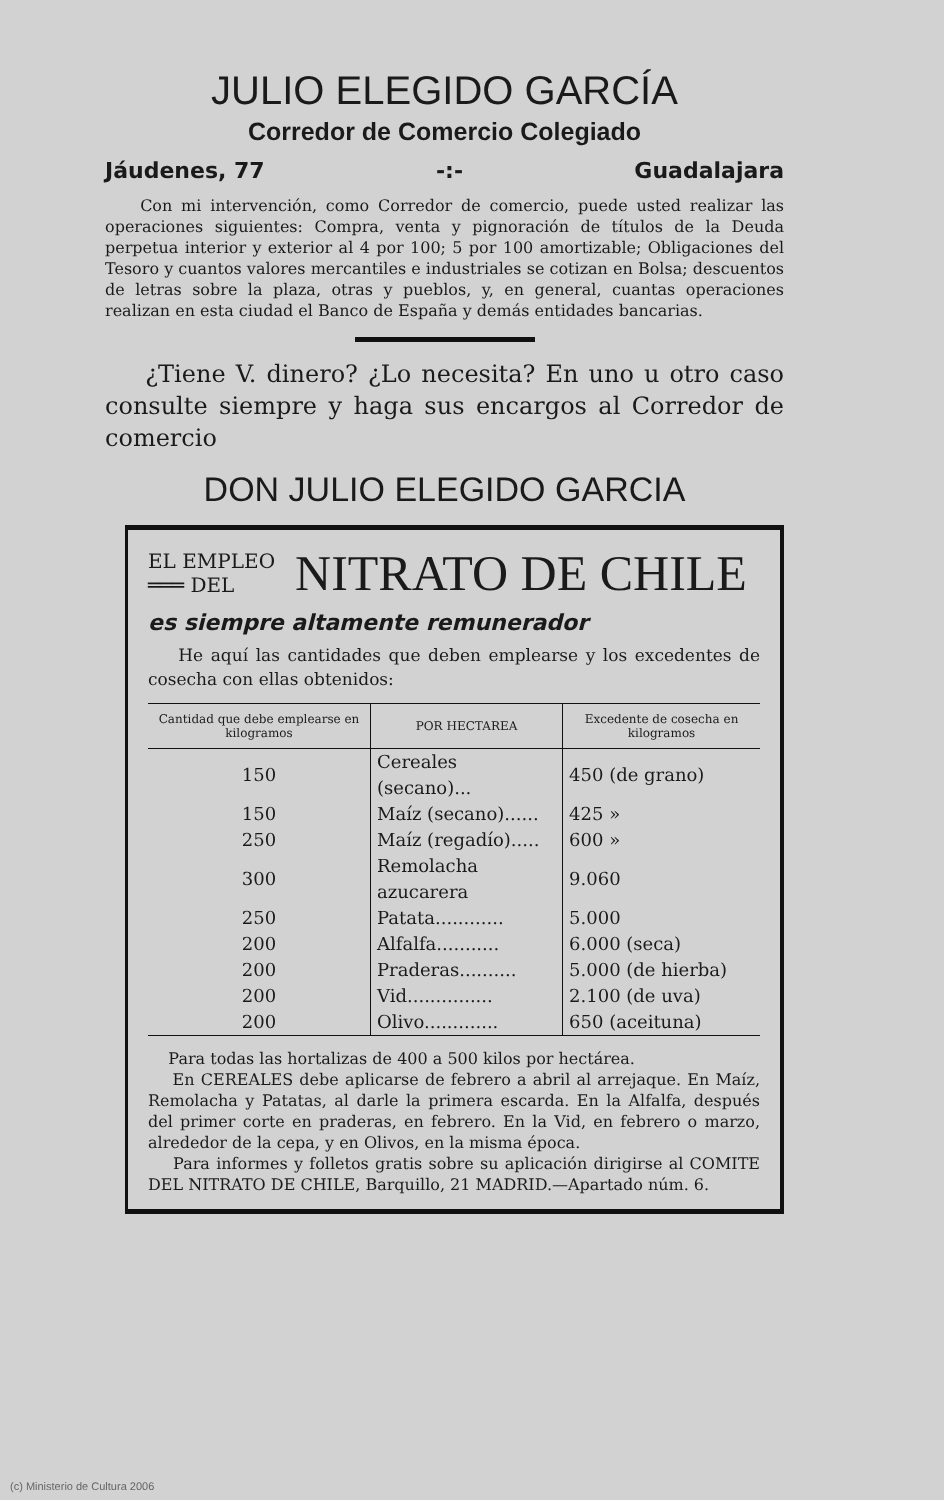JULIO ELEGIDO GARCÍA
Corredor de Comercio Colegiado
Jáudenes, 77 -:- Guadalajara
Con mi intervención, como Corredor de comercio, puede usted realizar las operaciones siguientes: Compra, venta y pignoración de títulos de la Deuda perpetua interior y exterior al 4 por 100; 5 por 100 amortizable; Obligaciones del Tesoro y cuantos valores mercantiles e industriales se cotizan en Bolsa; descuentos de letras sobre la plaza, otras y pueblos, y, en general, cuantas operaciones realizan en esta ciudad el Banco de España y demás entidades bancarias.
¿Tiene V. dinero? ¿Lo necesita? En uno u otro caso consulte siempre y haga sus encargos al Corredor de comercio
DON JULIO ELEGIDO GARCIA
EL EMPLEO
═══ DEL
NITRATO DE CHILE
es siempre altamente remunerador
He aquí las cantidades que deben emplearse y los excedentes de cosecha con ellas obtenidos:
| Cantidad que debe emplearse en kilogramos | POR HECTAREA | Excedente de cosecha en kilogramos |
| --- | --- | --- |
| 150 | Cereales (secano)... | 450 (de grano) |
| 150 | Maíz (secano)...... | 425 » |
| 250 | Maíz (regadío)..... | 600 » |
| 300 | Remolacha azucarera | 9.060 |
| 250 | Patata............ | 5.000 |
| 200 | Alfalfa........... | 6.000 (seca) |
| 200 | Praderas.......... | 5.000 (de hierba) |
| 200 | Vid............... | 2.100 (de uva) |
| 200 | Olivo............. | 650 (aceituna) |
Para todas las hortalizas de 400 a 500 kilos por hectárea.
En CEREALES debe aplicarse de febrero a abril al arrejaque. En Maíz, Remolacha y Patatas, al darle la primera escarda. En la Alfalfa, después del primer corte en praderas, en febrero. En la Vid, en febrero o marzo, alrededor de la cepa, y en Olivos, en la misma época.
Para informes y folletos gratis sobre su aplicación dirigirse al COMITE DEL NITRATO DE CHILE, Barquillo, 21 MADRID.—Apartado núm. 6.
(c) Ministerio de Cultura 2006